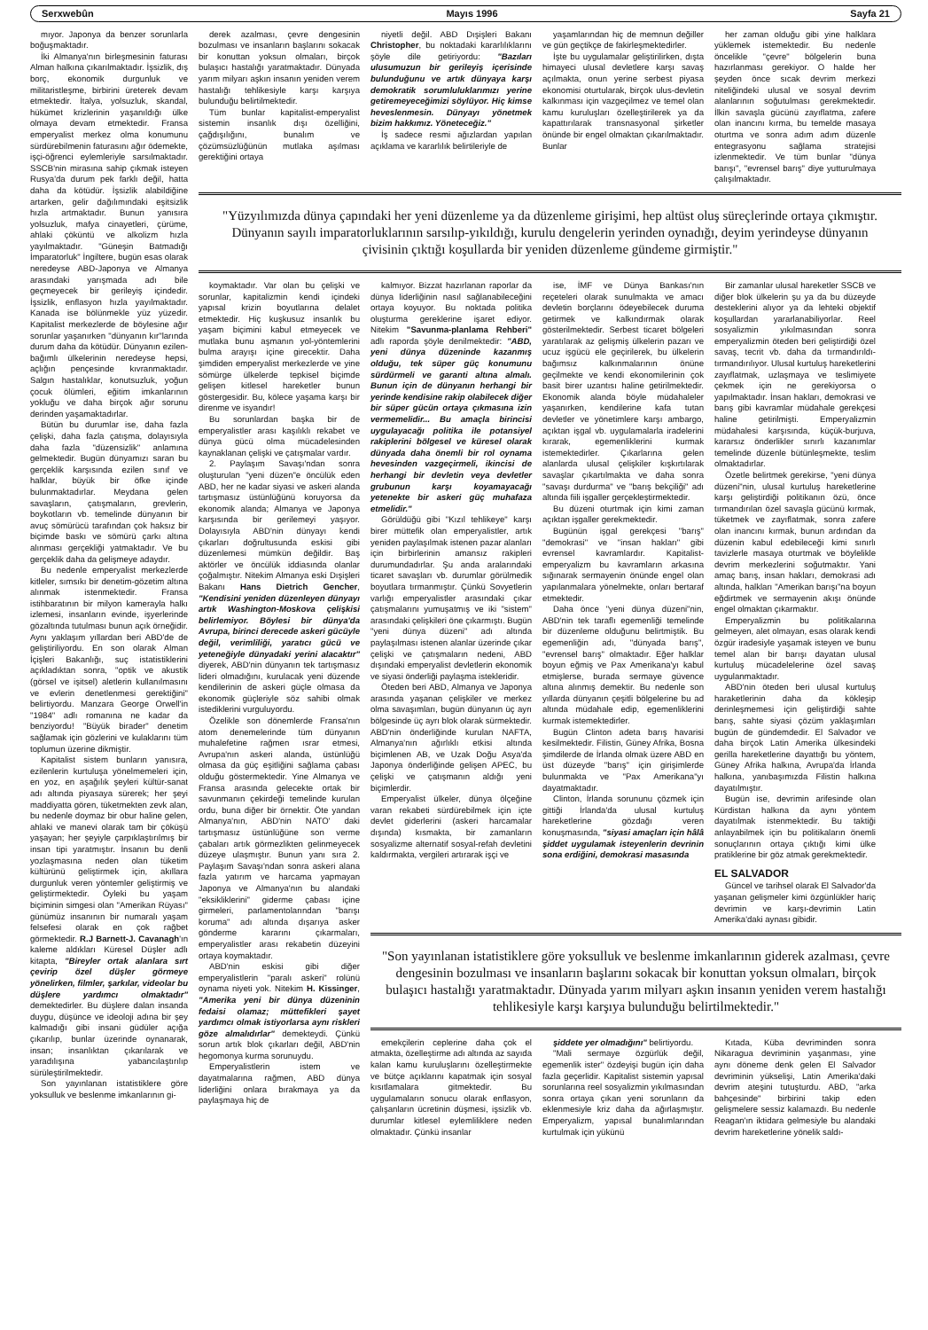Serxwebûn Mayıs 1996 Sayfa 21
mıyor. Japonya da benzer sorunlarla boğuşmaktadır.
İki Almanya'nın birleşmesinin faturası Alman halkına çıkarılmaktadır. İşsizlik, dış borç, ekonomik durgunluk ve militaristleşme, birbirini üreterek devam etmektedir. İtalya, yolsuzluk, skandal, hükümet krizlerinin yaşanıldığı ülke olmaya devam etmektedir. Fransa emperyalist merkez olma konumunu sürdürebilmenin faturasını ağır ödemekte, işçi-öğrenci eylemleriyle sarsılmaktadır. SSCB'nin mirasına sahip çıkmak isteyen Rusya'da durum pek farklı değil, hatta daha da kötüdür. İşsizlik alabildiğine artarken, gelir dağılımındaki eşitsizlik hızla artmaktadır. Bunun yanısıra yolsuzluk, mafya cinayetleri, çürüme, ahlaki çöküntü ve alkolizm hızla yayılmaktadır. "Güneşin Batmadığı İmparatorluk" İngiltere, bugün esas olarak neredeyse ABD-Japonya ve Almanya arasındaki yarışmada adı bile geçmeyecek bir gerileyiş içindedir. İşsizlik, enflasyon hızla yayılmaktadır. Kanada ise bölünmekle yüz yüzedir. Kapitalist merkezlerde de böylesine ağır sorunlar yaşanırken "dünyanın kır"larında durum daha da kötüdür. Dünyanın ezilen-bağımlı ülkelerinin neredeyse hepsi, açlığın pençesinde kıvranmaktadır. Salgın hastalıklar, konutsuzluk, yoğun çocuk ölümleri, eğitim imkanlarının yokluğu ve daha birçok ağır sorunu derinden yaşamaktadırlar.
Bütün bu durumlar ise, daha fazla çelişki, daha fazla çatışma, dolayısıyla daha fazla "düzensizlik" anlamına gelmektedir. Bugün dünyamızı saran bu gerçeklik karşısında ezilen sınıf ve halklar, büyük bir öfke içinde bulunmaktadırlar. Meydana gelen savaşların, çatışmaların, grevlerin, boykotların vb. temelinde dünyanın bir avuç sömürücü tarafından çok haksız bir biçimde baskı ve sömürü çarkı altına alınması gerçekliği yatmaktadır. Ve bu gerçeklik daha da gelişmeye adaydır.
Bu nedenle emperyalist merkezlerde kitleler, sımsıkı bir denetim-gözetim altına alınmak istenmektedir. Fransa istihbaratının bir milyon kamerayla halkı izlemesi, insanların evinde, işyerlerinde gözaltında tutulması bunun açık örneğidir. Aynı yaklaşım yıllardan beri ABD'de de geliştiriliyordu. En son olarak Alman İçişleri Bakanlığı, suç istatistiklerini açıkladıktan sonra, "optik ve akustik (görsel ve işitsel) aletlerin kullanılmasını ve evlerin denetlenmesi gerektiğini" belirtiyordu. Manzara George Orwell'in "1984" adlı romanına ne kadar da benziyordu! "Büyük birader" denetim sağlamak için gözlerini ve kulaklarını tüm toplumun üzerine dikmiştir.
Kapitalist sistem bunların yanısıra, ezilenlerin kurtuluşa yönelmemeleri için, en yoz, en aşağılık şeyleri kültür-sanat adı altında piyasaya sürerek; her şeyi maddiyatta gören, tüketmekten zevk alan, bu nedenle doymaz bir obur haline gelen, ahlaki ve manevi olarak tam bir çöküşü yaşayan; her şeyiyle çarpıklaştırılmış bir insan tipi yaratmıştır. İnsanın bu denli yozlaşmasına neden olan tüketim kültürünü geliştirmek için, akıllara durgunluk veren yöntemler geliştirmiş ve geliştirmektedir. Öyleki bu yaşam biçiminin simgesi olan "Amerikan Rüyası" günümüz insanının bir numaralı yaşam felsefesi olarak en çok rağbet görmektedir. R.J Barnett-J. Cavanagh'ın kaleme aldıkları Küresel Düşler adlı kitapta, "Bireyler ortak alanlara sırt çevirip özel düşler görmeye yönelirken, filmler, şarkılar, videolar bu düşlere yardımcı olmaktadır" demektedirler. Bu düşlere dalan insanda duygu, düşünce ve ideoloji adına bir şey kalmadığı gibi insani güdüler açığa çıkarılıp, bunlar üzerinde oynanarak, insan; insanlıktan çıkarılarak ve yaradılışına yabancılaştırılıp sürüleştirilmektedir.
Son yayınlanan istatistiklere göre yoksulluk ve beslenme imkanlarının gi-
derek azalması, çevre dengesinin bozulması ve insanların başlarını sokacak bir konuttan yoksun olmaları, birçok bulaşıcı hastalığı yaratmaktadır. Dünyada yarım milyarı aşkın insanın yeniden verem hastalığı tehlikesiyle karşı karşıya bulunduğu belirtilmektedir.
Tüm bunlar kapitalist-emperyalist sistemin insanlık dışı özelliğini, çağdışılığını, bunalım ve çözümsüzlüğünün mutlaka aşılması gerektiğini ortaya
niyetli değil. ABD Dışişleri Bakanı Christopher, bu noktadaki kararlılıklarını şöyle dile getiriyordu: "Bazıları ulusumuzun bir gerileyiş içerisinde bulunduğunu ve artık dünyaya karşı demokratik sorumluluklarımızı yerine getiremeyeceğimizi söylüyor. Hiç kimse heveslenmesin. Dünyayı yönetmek bizim hakkımız. Yöneteceğiz."
İş sadece resmi ağızlardan yapılan açıklama ve kararlılık belirtileriyle de
yaşamlarından hiç de memnun değiller ve gün geçtikçe de fakirleşmektedirler.
İşte bu uygulamalar geliştirilirken, dışta himayeci ulusal devletlere karşı savaş açılmakta, onun yerine serbest piyasa ekonomisi oturtularak, birçok ulus-devletin kalkınması için vazgeçilmez ve temel olan kamu kuruluşları özelleştirilerek ya da kapattırılarak transnasyonal şirketler önünde bir engel olmaktan çıkarılmaktadır. Bunlar
her zaman olduğu gibi yine halklara yüklemek istemektedir. Bu nedenle öncelikle "çevre" bölgelerin buna hazırlanması gerekiyor. O halde her şeyden önce sıcak devrim merkezi niteliğindeki ulusal ve sosyal devrim alanlarının soğutulması gerekmektedir. İlkin savaşla gücünü zayıflatma, zafere olan inancını kırma, bu temelde masaya oturtma ve sonra adım adım düzenle entegrasyonu sağlama stratejisi izlenmektedir. Ve tüm bunlar "dünya barışı", "evrensel barış" diye yutturulmaya çalışılmaktadır.
"Yüzyılımızda dünya çapındaki her yeni düzenleme ya da düzenleme girişimi, hep altüst oluş süreçlerinde ortaya çıkmıştır. Dünyanın sayılı imparatorluklarının sarsılıp-yıkıldığı, kurulu dengelerin yerinden oynadığı, deyim yerindeyse dünyanın çivisinin çıktığı koşullarda bir yeniden düzenleme gündeme girmiştir."
koymaktadır. Var olan bu çelişki ve sorunlar, kapitalizmin kendi içindeki yapısal krizin boyutlarına delalet etmektedir. Hiç kuşkusuz insanlık bu yaşam biçimini kabul etmeyecek ve mutlaka bunu aşmanın yol-yöntemlerini bulma arayışı içine girecektir. Daha şimdiden emperyalist merkezlerde ve yine sömürge ülkelerde tepkisel biçimde gelişen kitlesel hareketler bunun göstergesidir. Bu, kölece yaşama karşı bir direnme ve isyandır!
Bu sorunlardan başka bir de emperyalistler arası kaşılıklı rekabet ve dünya gücü olma mücadelesinden kaynaklanan çelişki ve çatışmalar vardır.
2. Paylaşım Savaşı'ndan sonra oluşturulan "yeni düzen"e öncülük eden ABD, her ne kadar siyasi ve askeri alanda tartışmasız üstünlüğünü koruyorsa da ekonomik alanda; Almanya ve Japonya karşısında bir gerilemeyi yaşıyor. Dolayısıyla ABD'nin dünyayı kendi çıkarları doğrultusunda eskisi gibi düzenlemesi mümkün değildir. Baş aktörler ve öncülük iddiasında olanlar çoğalmıştır. Nitekim Almanya eski Dışişleri Bakanı Hans Dietrich Gencher, "Kendisini yeniden düzenleyen dünyayı artık Washington-Moskova çelişkisi belirlemiyor. Böylesi bir dünya'da Avrupa, birinci derecede askeri gücüyle değil, verimliliği, yaratıcı gücü ve yeteneğiyle dünyadaki yerini alacaktır" diyerek, ABD'nin dünyanın tek tartışmasız lideri olmadığını, kurulacak yeni düzende kendilerinin de askeri güçle olmasa da ekonomik güçleriyle söz sahibi olmak istediklerini vurguluyordu.
Özelikle son dönemlerde Fransa'nın atom denemelerinde tüm dünyanın muhalefetine rağmen ısrar etmesi, Avrupa'nın askeri alanda, üstünlüğü olmasa da güç eşitliğini sağlama çabası olduğu göstermektedir. Yine Almanya ve Fransa arasında gelecekte ortak bir savunmanın çekirdeği temelinde kurulan ordu, buna diğer bir örnektir. Öte yandan Almanya'nın, ABD'nin NATO' daki tartışmasız üstünlüğüne son verme çabaları artık görmezlikten gelinmeyecek düzeye ulaşmıştır. Bunun yanı sıra 2. Paylaşım Savaşı'ndan sonra askeri alana fazla yatırım ve harcama yapmayan Japonya ve Almanya'nın bu alandaki "eksikliklerini" giderme çabası içine girmeleri, parlamentolarından "barışı koruma" adı altında dışarıya asker gönderme kararını çıkarmaları, emperyalistler arası rekabetin düzeyini ortaya koymaktadır.
ABD'nin eskisi gibi diğer emperyalistlerin "paralı askeri" rolünü oynama niyeti yok. Nitekim H. Kissinger, "Amerika yeni bir dünya düzeninin fedaisi olamaz; müttefikleri şayet yardımcı olmak istiyorlarsa aynı riskleri göze almalıdırlar" demekteydi. Çünkü sorun artık blok çıkarları değil, ABD'nin hegomonya kurma sorunuydu.
Emperyalistlerin istem ve dayatmalarına rağmen, ABD dünya liderliğini onlara bırakmaya ya da paylaşmaya hiç de
kalmıyor. Bizzat hazırlanan raporlar da dünya liderliğinin nasıl sağlanabileceğini ortaya koyuyor. Bu noktada politika oluşturma gereklerine işaret ediyor. Nitekim "Savunma-planlama Rehberi" adlı raporda şöyle denilmektedir: "ABD, yeni dünya düzeninde kazanmış olduğu, tek süper güç konumunu sürdürmeli ve garanti altına almalı. Bunun için de dünyanın herhangi bir yerinde kendisine rakip olabilecek diğer bir süper gücün ortaya çıkmasına izin vermemelidir... Bu amaçla birincisi uygulayacağı politika ile potansiyel rakiplerini bölgesel ve küresel olarak dünyada daha önemli bir rol oynama hevesinden vazgeçirmeli, ikincisi de herhangi bir devletin veya devletler grubunun karşı koyamayacağı yetenekte bir askeri güç muhafaza etmelidir."
Görüldüğü gibi "Kızıl tehlikeye" karşı birer müttefik olan emperyalistler, artık yeniden paylaşılmak istenen pazar alanları için birbirlerinin amansız rakipleri durumundadırlar. Şu anda aralarındaki ticaret savaşları vb. durumlar görülmedik boyutlara tırmanmıştır. Çünkü Sovyetlerin varlığı emperyalistler arasındaki çıkar çatışmalarını yumuşatmış ve iki "sistem" arasındaki çelişkileri öne çıkarmıştı. Bugün "yeni dünya düzeni" adı altında paylaşılması istenen alanlar üzerinde çıkar çelişki ve çatışmaların nedeni, ABD dışındaki emperyalist devletlerin ekonomik ve siyasi önderliği paylaşma istekleridir.
Öteden beri ABD, Almanya ve Japonya arasında yaşanan çelişkiler ve merkez olma savaşımları, bugün dünyanın üç ayrı bölgesinde üç ayrı blok olarak sürmektedir. ABD'nin önderliğinde kurulan NAFTA, Almanya'nın ağırlıklı etkisi altında biçimlenen AB, ve Uzak Doğu Asya'da Japonya önderliğinde gelişen APEC, bu çelişki ve çatışmanın aldığı yeni biçimlerdir.
Emperyalist ülkeler, dünya ölçeğine varan rekabeti sürdürebilmek için içte devlet giderlerini (askeri harcamalar dışında) kısmakta, bir zamanların sosyalizme alternatif sosyal-refah devletini kaldırmakta, vergileri artırarak işçi ve
ise, İMF ve Dünya Bankası'nın reçeteleri olarak sunulmakta ve amacı devletin borçlarını ödeyebilecek duruma getirmek ve kalkındırmak olarak gösterilmektedir. Serbest ticaret bölgeleri yaratılarak az gelişmiş ülkelerin pazarı ve ucuz işgücü ele geçirilerek, bu ülkelerin bağımsız kalkınmalarının önüne geçilmekte ve kendi ekonomilerinin çok basit birer uzantısı haline getirilmektedir. Ekonomik alanda böyle müdahaleler yaşanırken, kendilerine kafa tutan devletler ve yönetimlere karşı ambargo, açıktan işgal vb. uygulamalarla iradelerini kırarak, egemenliklerini kurmak istemektedirler. Çıkarlarına gelen alanlarda ulusal çelişkiler kışkırtılarak savaşlar çıkartılmakta ve daha sonra "savaşı durdurma" ve "barış bekçiliği" adı altında fiili işgaller gerçekleştirmektedir.
Bu düzeni oturtmak için kimi zaman açıktan işgaller gerekmektedir.
Bugünün işgal gerekçesi "barış" "demokrasi" ve "insan hakları" gibi evrensel kavramlardır. Kapitalist-emperyalizm bu kavramların arkasına sığınarak sermayenin önünde engel olan yapılanmalara yönelmekte, onları bertaraf etmektedir.
Daha önce "yeni dünya düzeni"nin, ABD'nin tek taraflı egemenliği temelinde bir düzenleme olduğunu belirtmiştik. Bu egemenliğin adı, "dünyada barış", "evrensel barış" olmaktadır. Eğer halklar boyun eğmiş ve Pax Amerikana'yı kabul etmişlerse, burada sermaye güvence altına alınmış demektir. Bu nedenle son yıllarda dünyanın çeşitli bölgelerine bu ad altında müdahale edip, egemenliklerini kurmak istemektedirler.
Bugün Clinton adeta barış havarisi kesilmektedir. Filistin, Güney Afrika, Bosna şimdilerde de İrlanda olmak üzere ABD en üst düzeyde "barış" için girişimlerde bulunmakta ve "Pax Amerikana"yı dayatmaktadır.
Clinton, İrlanda sorununu çözmek için gittiği İrlanda'da ulusal kurtuluş hareketlerine gözdağı veren konuşmasında, "siyasi amaçları için hâlâ şiddet uygulamak isteyenlerin devrinin sona erdiğini, demokrasi masasında
Bir zamanlar ulusal hareketler SSCB ve diğer blok ülkelerin şu ya da bu düzeyde desteklerini alıyor ya da lehteki objektif koşullardan yararlanabiliyorlar. Reel sosyalizmin yıkılmasından sonra emperyalizmin öteden beri geliştirdiği özel savaş, tecrit vb. daha da tırmandırıldı-tırmandırılıyor. Ulusal kurtuluş hareketlerini zayıflatmak, uzlaşmaya ve teslimiyete çekmek için ne gerekiyorsa o yapılmaktadır. İnsan hakları, demokrasi ve barış gibi kavramlar müdahale gerekçesi haline getirilmişti. Emperyalizmin müdahalesi karşısında, küçük-burjuva, kararsız önderlikler sınırlı kazanımlar temelinde düzenle bütünleşmekte, teslim olmaktadırlar.
Özetle belirtmek gerekirse, "yeni dünya düzeni"nin, ulusal kurtuluş hareketlerine karşı geliştirdiği politikanın özü, önce tırmandırılan özel savaşla gücünü kırmak, tüketmek ve zayıflatmak, sonra zafere olan inancını kırmak, bunun ardından da düzenin kabul edebileceği kimi sınırlı tavizlerle masaya oturtmak ve böylelikle devrim merkezlerini soğutmaktır. Yani amaç barış, insan hakları, demokrasi adı altında, halkları "Amerikan barışı"na boyun eğdirtmek ve sermayenin akışı önünde engel olmaktan çıkarmaktır.
Emperyalizmin bu politikalarına gelmeyen, alet olmayan, esas olarak kendi özgür iradesiyle yaşamak isteyen ve bunu temel alan bir barışı dayatan ulusal kurtuluş mücadelelerine özel savaş uygulanmaktadır.
ABD'nin öteden beri ulusal kurtuluş haraketlerinin daha da kökleşip derinleşmemesi için geliştirdiği sahte barış, sahte siyasi çözüm yaklaşımları bugün de gündemdedir. El Salvador ve daha birçok Latin Amerika ülkesindeki gerilla hareketlerine dayattığı bu yöntem, Güney Afrika halkına, Avrupa'da İrlanda halkına, yanıbaşımızda Filistin halkına dayatılmıştır.
Bugün ise, devrimin arifesinde olan Kürdistan halkına da aynı yöntem dayatılmak istenmektedir. Bu taktiği anlayabilmek için bu politikaların önemli sonuçlarının ortaya çıktığı kimi ülke pratiklerine bir göz atmak gerekmektedir.
EL SALVADOR
Güncel ve tarihsel olarak El Salvador'da yaşanan gelişmeler kimi özgünlükler hariç devrimin ve karşı-devrimin Latin Amerika'daki aynası gibidir.
"Son yayınlanan istatistiklere göre yoksulluk ve beslenme imkanlarının giderek azalması, çevre dengesinin bozulması ve insanların başlarını sokacak bir konuttan yoksun olmaları, birçok bulaşıcı hastalığı yaratmaktadır. Dünyada yarım milyarı aşkın insanın yeniden verem hastalığı tehlikesiyle karşı karşıya bulunduğu belirtilmektedir."
emekçilerin ceplerine daha çok el atmakta, özelleştirme adı altında az sayıda kalan kamu kuruluşlarını özelleştirmekte ve bütçe açıklarını kapatmak için sosyal kısıtlamalara gitmektedir. Bu uygulamaların sonucu olarak enflasyon, çalışanların ücretinin düşmesi, işsizlik vb. durumlar kitlesel eylemliliklere neden olmaktadır. Çünkü insanlar
şiddete yer olmadığını" belirtiyordu.
"Mali sermaye özgürlük değil, egemenlik ister" özdeyişi bugün için daha fazla geçerlidir. Kapitalist sistemin yapısal sorunlarına reel sosyalizmin yıkılmasından sonra ortaya çıkan yeni sorunların da eklenmesiyle kriz daha da ağırlaşmıştır. Emperyalizm, yapısal bunalımlarından kurtulmak için yükünü
Kıtada, Küba devriminden sonra Nikaragua devriminin yaşanması, yine aynı döneme denk gelen El Salvador devriminin yükselişi, Latin Amerika'daki devrim ateşini tutuşturdu. ABD, "arka bahçesinde" birbirini takip eden gelişmelere sessiz kalamazdı. Bu nedenle Reagan'ın iktidara gelmesiyle bu alandaki devrim hareketlerine yönelik saldı-